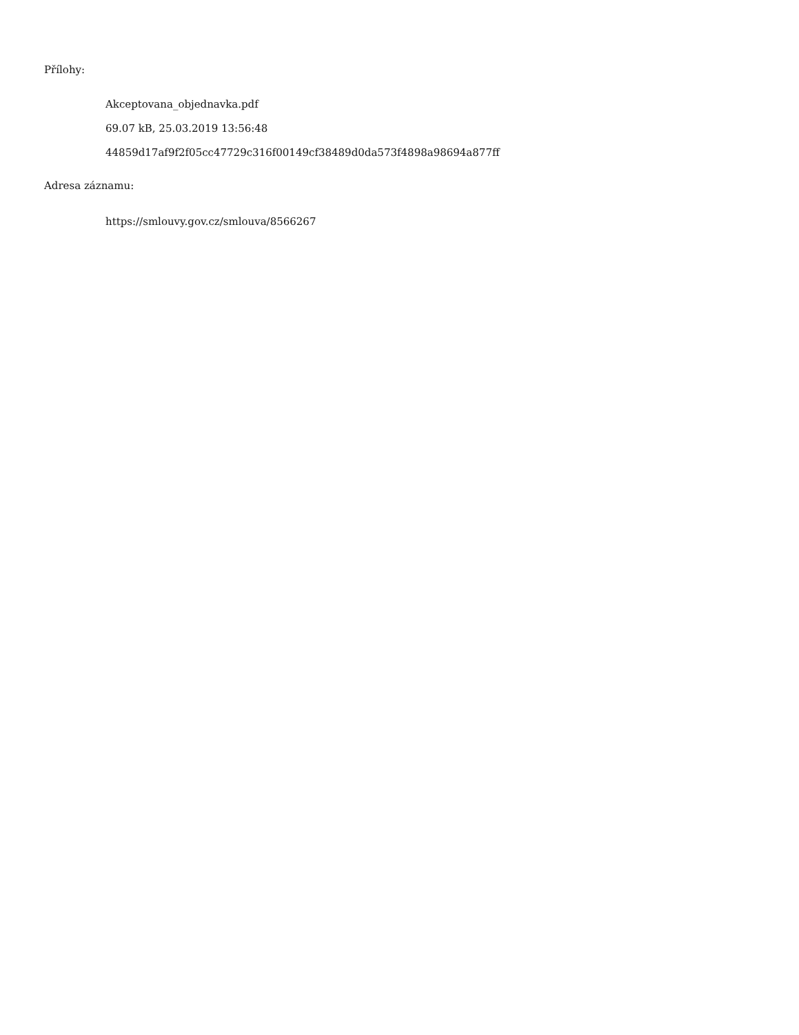Přílohy:
Akceptovana_objednavka.pdf
69.07 kB, 25.03.2019 13:56:48
44859d17af9f2f05cc47729c316f00149cf38489d0da573f4898a98694a877ff
Adresa záznamu:
https://smlouvy.gov.cz/smlouva/8566267